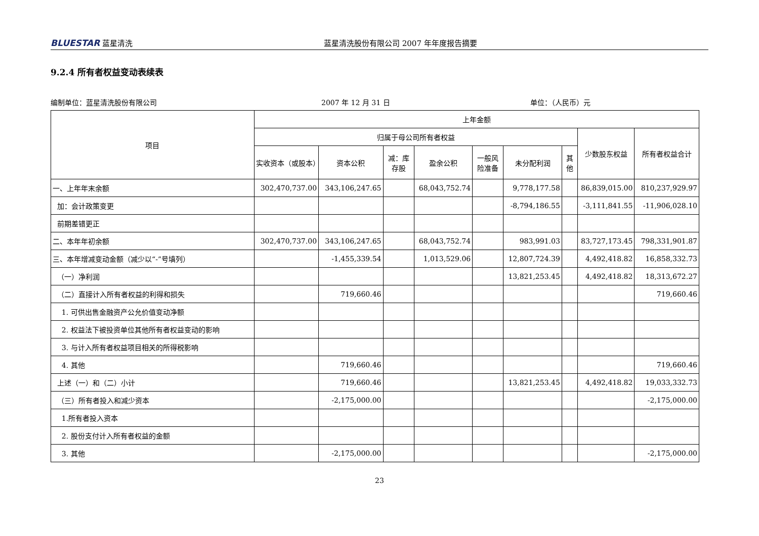BLUESTAR 蓝星清洗 蓝星清洗股份有限公司 2007 年年度报告摘要
9.2.4 所有者权益变动表续表
编制单位：蓝星清洗股份有限公司 2007 年 12 月 31 日 单位：（人民币）元
| 项目 | 上年金额 | | | | | | | | |
| --- | --- | --- | --- | --- | --- | --- | --- | --- | --- |
| | 归属于母公司所有者权益 | | | | | | | 少数股东权益 | 所有者权益合计 |
| | 实收资本（或股本） | 资本公积 | 减：库存股 | 盈余公积 | 一般风险准备 | 未分配利润 | 其他 | | |
| 一、上年年末余额 | 302,470,737.00 | 343,106,247.65 | | 68,043,752.74 | | 9,778,177.58 | | 86,839,015.00 | 810,237,929.97 |
| 加：会计政策变更 | | | | | | -8,794,186.55 | | -3,111,841.55 | -11,906,028.10 |
| 前期差错更正 | | | | | | | | | |
| 二、本年年初余额 | 302,470,737.00 | 343,106,247.65 | | 68,043,752.74 | | 983,991.03 | | 83,727,173.45 | 798,331,901.87 |
| 三、本年增减变动金额（减少以“-”号填列） | | -1,455,339.54 | | 1,013,529.06 | | 12,807,724.39 | | 4,492,418.82 | 16,858,332.73 |
| （一）净利润 | | | | | | 13,821,253.45 | | 4,492,418.82 | 18,313,672.27 |
| （二）直接计入所有者权益的利得和损失 | | 719,660.46 | | | | | | | 719,660.46 |
| 1. 可供出售金融资产公允价值变动净额 | | | | | | | | | |
| 2. 权益法下被投资单位其他所有者权益变动的影响 | | | | | | | | | |
| 3. 与计入所有者权益项目相关的所得税影响 | | | | | | | | | |
| 4. 其他 | | 719,660.46 | | | | | | | 719,660.46 |
| 上述（一）和（二）小计 | | 719,660.46 | | | | 13,821,253.45 | | 4,492,418.82 | 19,033,332.73 |
| （三）所有者投入和减少资本 | | -2,175,000.00 | | | | | | | -2,175,000.00 |
| 1.所有者投入资本 | | | | | | | | | |
| 2. 股份支付计入所有者权益的金额 | | | | | | | | | |
| 3. 其他 | | -2,175,000.00 | | | | | | | -2,175,000.00 |
23